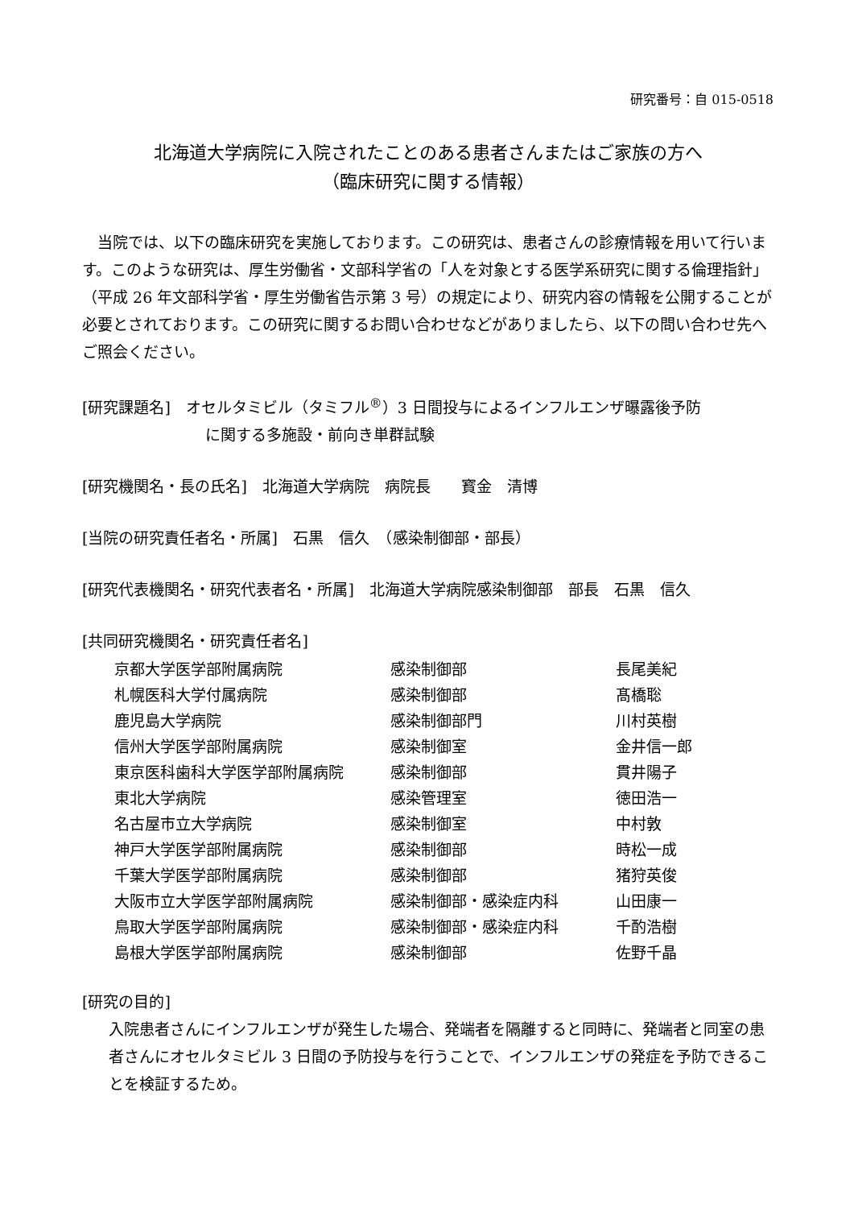研究番号：自 015-0518
北海道大学病院に入院されたことのある患者さんまたはご家族の方へ
（臨床研究に関する情報）
　当院では、以下の臨床研究を実施しております。この研究は、患者さんの診療情報を用いて行います。このような研究は、厚生労働省・文部科学省の「人を対象とする医学系研究に関する倫理指針」（平成 26 年文部科学省・厚生労働省告示第 3 号）の規定により、研究内容の情報を公開することが必要とされております。この研究に関するお問い合わせなどがありましたら、以下の問い合わせ先へご照会ください。
[研究課題名]　オセルタミビル（タミフル<sup>®</sup>）3 日間投与によるインフルエンザ曝露後予防
に関する多施設・前向き単群試験
[研究機関名・長の氏名]　北海道大学病院　病院長　　寳金　清博
[当院の研究責任者名・所属]　石黒　信久　（感染制御部・部長）
[研究代表機関名・研究代表者名・所属]　北海道大学病院感染制御部　部長　石黒　信久
[共同研究機関名・研究責任者名]
| 京都大学医学部附属病院 | 感染制御部 | 長尾美紀 |
| 札幌医科大学付属病院 | 感染制御部 | 髙橋聡 |
| 鹿児島大学病院 | 感染制御部門 | 川村英樹 |
| 信州大学医学部附属病院 | 感染制御室 | 金井信一郎 |
| 東京医科歯科大学医学部附属病院 | 感染制御部 | 貫井陽子 |
| 東北大学病院 | 感染管理室 | 徳田浩一 |
| 名古屋市立大学病院 | 感染制御室 | 中村敦 |
| 神戸大学医学部附属病院 | 感染制御部 | 時松一成 |
| 千葉大学医学部附属病院 | 感染制御部 | 猪狩英俊 |
| 大阪市立大学医学部附属病院 | 感染制御部・感染症内科 | 山田康一 |
| 鳥取大学医学部附属病院 | 感染制御部・感染症内科 | 千酌浩樹 |
| 島根大学医学部附属病院 | 感染制御部 | 佐野千晶 |
[研究の目的]
入院患者さんにインフルエンザが発生した場合、発端者を隔離すると同時に、発端者と同室の患者さんにオセルタミビル 3 日間の予防投与を行うことで、インフルエンザの発症を予防できることを検証するため。